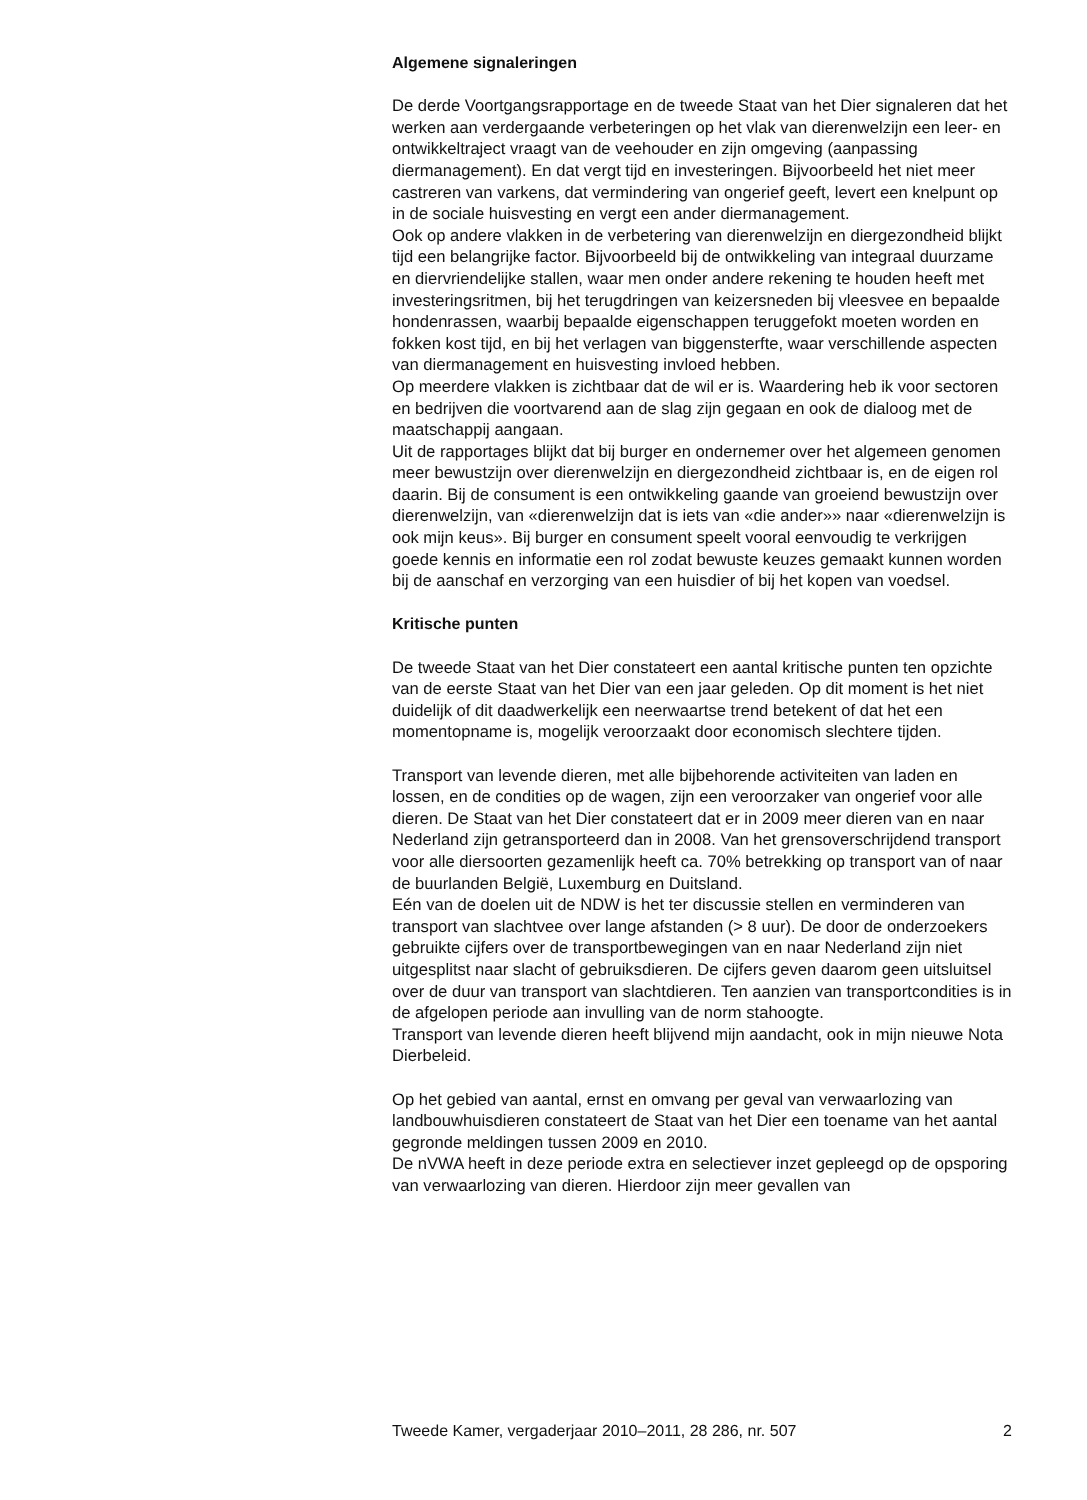Algemene signaleringen
De derde Voortgangsrapportage en de tweede Staat van het Dier signaleren dat het werken aan verdergaande verbeteringen op het vlak van dierenwelzijn een leer- en ontwikkeltraject vraagt van de veehouder en zijn omgeving (aanpassing diermanagement). En dat vergt tijd en investeringen. Bijvoorbeeld het niet meer castreren van varkens, dat vermindering van ongerief geeft, levert een knelpunt op in de sociale huisvesting en vergt een ander diermanagement.
Ook op andere vlakken in de verbetering van dierenwelzijn en diergezondheid blijkt tijd een belangrijke factor. Bijvoorbeeld bij de ontwikkeling van integraal duurzame en diervriendelijke stallen, waar men onder andere rekening te houden heeft met investeringsritmen, bij het terugdringen van keizersneden bij vleesvee en bepaalde hondenrassen, waarbij bepaalde eigenschappen teruggefokt moeten worden en fokken kost tijd, en bij het verlagen van biggensterfte, waar verschillende aspecten van diermanagement en huisvesting invloed hebben.
Op meerdere vlakken is zichtbaar dat de wil er is. Waardering heb ik voor sectoren en bedrijven die voortvarend aan de slag zijn gegaan en ook de dialoog met de maatschappij aangaan.
Uit de rapportages blijkt dat bij burger en ondernemer over het algemeen genomen meer bewustzijn over dierenwelzijn en diergezondheid zichtbaar is, en de eigen rol daarin. Bij de consument is een ontwikkeling gaande van groeiend bewustzijn over dierenwelzijn, van «dierenwelzijn dat is iets van «die ander»» naar «dierenwelzijn is ook mijn keus». Bij burger en consument speelt vooral eenvoudig te verkrijgen goede kennis en informatie een rol zodat bewuste keuzes gemaakt kunnen worden bij de aanschaf en verzorging van een huisdier of bij het kopen van voedsel.
Kritische punten
De tweede Staat van het Dier constateert een aantal kritische punten ten opzichte van de eerste Staat van het Dier van een jaar geleden. Op dit moment is het niet duidelijk of dit daadwerkelijk een neerwaartse trend betekent of dat het een momentopname is, mogelijk veroorzaakt door economisch slechtere tijden.
Transport van levende dieren, met alle bijbehorende activiteiten van laden en lossen, en de condities op de wagen, zijn een veroorzaker van ongerief voor alle dieren. De Staat van het Dier constateert dat er in 2009 meer dieren van en naar Nederland zijn getransporteerd dan in 2008. Van het grensoverschrijdend transport voor alle diersoorten gezamenlijk heeft ca. 70% betrekking op transport van of naar de buurlanden België, Luxemburg en Duitsland.
Eén van de doelen uit de NDW is het ter discussie stellen en verminderen van transport van slachtvee over lange afstanden (> 8 uur). De door de onderzoekers gebruikte cijfers over de transportbewegingen van en naar Nederland zijn niet uitgesplitst naar slacht of gebruiksdieren. De cijfers geven daarom geen uitsluitsel over de duur van transport van slachtdieren. Ten aanzien van transportcondities is in de afgelopen periode aan invulling van de norm stahoogte.
Transport van levende dieren heeft blijvend mijn aandacht, ook in mijn nieuwe Nota Dierbeleid.
Op het gebied van aantal, ernst en omvang per geval van verwaarlozing van landbouwhuisdieren constateert de Staat van het Dier een toename van het aantal gegronde meldingen tussen 2009 en 2010.
De nVWA heeft in deze periode extra en selectiever inzet gepleegd op de opsporing van verwaarlozing van dieren. Hierdoor zijn meer gevallen van
Tweede Kamer, vergaderjaar 2010–2011, 28 286, nr. 507 2